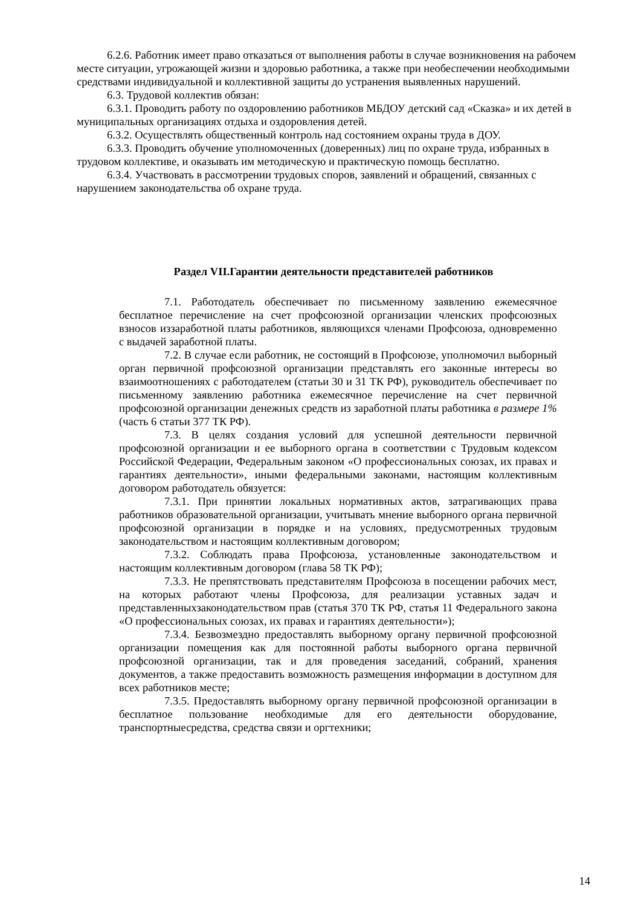6.2.6. Работник имеет право отказаться от выполнения работы в случае возникновения на рабочем месте ситуации, угрожающей жизни и здоровью работника, а также при необеспечении необходимыми средствами индивидуальной и коллективной защиты до устранения выявленных нарушений.
6.3. Трудовой коллектив обязан:
6.3.1. Проводить работу по оздоровлению работников МБДОУ детский сад «Сказка» и их детей в муниципальных организациях отдыха и оздоровления детей.
6.3.2. Осуществлять общественный контроль над состоянием охраны труда в ДОУ.
6.3.3. Проводить обучение уполномоченных (доверенных) лиц по охране труда, избранных в трудовом коллективе, и оказывать им методическую и практическую помощь бесплатно.
6.3.4. Участвовать в рассмотрении трудовых споров, заявлений и обращений, связанных с нарушением законодательства об охране труда.
Раздел VII.Гарантии деятельности представителей работников
7.1. Работодатель обеспечивает по письменному заявлению ежемесячное бесплатное перечисление на счет профсоюзной организации членских профсоюзных взносов иззаработной платы работников, являющихся членами Профсоюза, одновременно с выдачей заработной платы.
7.2. В случае если работник, не состоящий в Профсоюзе, уполномочил выборный орган первичной профсоюзной организации представлять его законные интересы во взаимоотношениях с работодателем (статьи 30 и 31 ТК РФ), руководитель обеспечивает по письменному заявлению работника ежемесячное перечисление на счет первичной профсоюзной организации денежных средств из заработной платы работника в размере 1% (часть 6 статьи 377 ТК РФ).
7.3. В целях создания условий для успешной деятельности первичной профсоюзной организации и ее выборного органа в соответствии с Трудовым кодексом Российской Федерации, Федеральным законом «О профессиональных союзах, их правах и гарантиях деятельности», иными федеральными законами, настоящим коллективным договором работодатель обязуется:
7.3.1. При принятии локальных нормативных актов, затрагивающих права работников образовательной организации, учитывать мнение выборного органа первичной профсоюзной организации в порядке и на условиях, предусмотренных трудовым законодательством и настоящим коллективным договором;
7.3.2. Соблюдать права Профсоюза, установленные законодательством и настоящим коллективным договором (глава 58 ТК РФ);
7.3.3. Не препятствовать представителям Профсоюза в посещении рабочих мест, на которых работают члены Профсоюза, для реализации уставных задач и представленныхзаконодательством прав (статья 370 ТК РФ, статья 11 Федерального закона «О профессиональных союзах, их правах и гарантиях деятельности»);
7.3.4. Безвозмездно предоставлять выборному органу первичной профсоюзной организации помещения как для постоянной работы выборного органа первичной профсоюзной организации, так и для проведения заседаний, собраний, хранения документов, а также предоставить возможность размещения информации в доступном для всех работников месте;
7.3.5. Предоставлять выборному органу первичной профсоюзной организации в бесплатное пользование необходимые для его деятельности оборудование, транспортныесредства, средства связи и оргтехники;
14